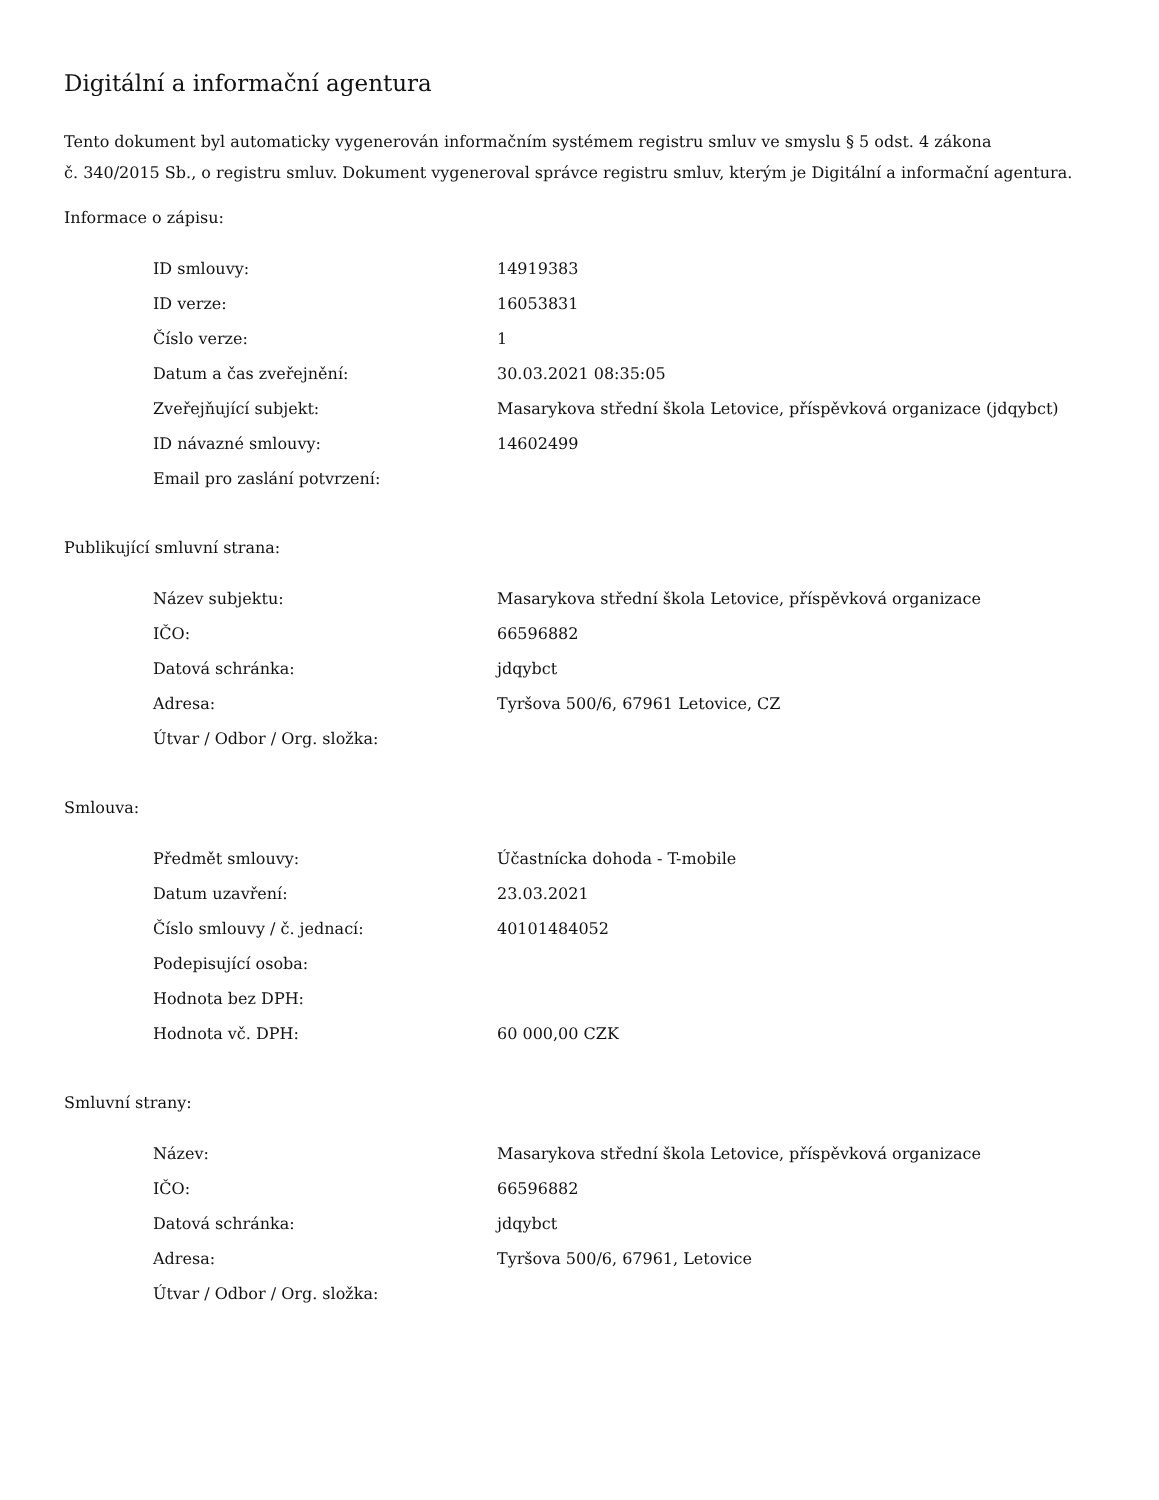Digitální a informační agentura
Tento dokument byl automaticky vygenerován informačním systémem registru smluv ve smyslu § 5 odst. 4 zákona
č. 340/2015 Sb., o registru smluv. Dokument vygeneroval správce registru smluv, kterým je Digitální a informační agentura.
Informace o zápisu:
| ID smlouvy: | 14919383 |
| ID verze: | 16053831 |
| Číslo verze: | 1 |
| Datum a čas zveřejnění: | 30.03.2021 08:35:05 |
| Zveřejňující subjekt: | Masarykova střední škola Letovice, příspěvková organizace (jdqybct) |
| ID návazné smlouvy: | 14602499 |
| Email pro zaslání potvrzení: | |
Publikující smluvní strana:
| Název subjektu: | Masarykova střední škola Letovice, příspěvková organizace |
| IČO: | 66596882 |
| Datová schránka: | jdqybct |
| Adresa: | Tyršova 500/6, 67961 Letovice, CZ |
| Útvar / Odbor / Org. složka: | |
Smlouva:
| Předmět smlouvy: | Účastnícka dohoda - T-mobile |
| Datum uzavření: | 23.03.2021 |
| Číslo smlouvy / č. jednací: | 40101484052 |
| Podepisující osoba: | |
| Hodnota bez DPH: | |
| Hodnota vč. DPH: | 60 000,00 CZK |
Smluvní strany:
| Název: | Masarykova střední škola Letovice, příspěvková organizace |
| IČO: | 66596882 |
| Datová schránka: | jdqybct |
| Adresa: | Tyršova 500/6, 67961, Letovice |
| Útvar / Odbor / Org. složka: | |